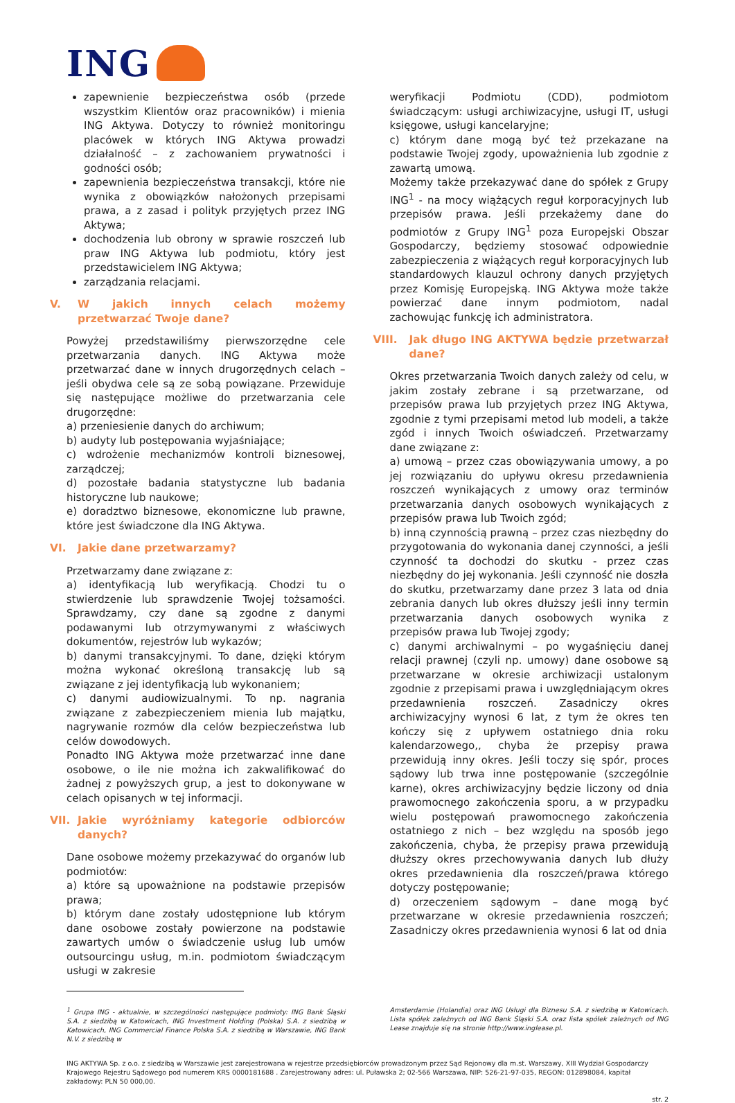ING
zapewnienie bezpieczeństwa osób (przede wszystkim Klientów oraz pracowników) i mienia ING Aktywa. Dotyczy to również monitoringu placówek w których ING Aktywa prowadzi działalność – z zachowaniem prywatności i godności osób;
zapewnienia bezpieczeństwa transakcji, które nie wynika z obowiązków nałożonych przepisami prawa, a z zasad i polityk przyjętych przez ING Aktywa;
dochodzenia lub obrony w sprawie roszczeń lub praw ING Aktywa lub podmiotu, który jest przedstawicielem ING Aktywa;
zarządzania relacjami.
V. W jakich innych celach możemy przetwarzać Twoje dane?
Powyżej przedstawiliśmy pierwszorzędne cele przetwarzania danych. ING Aktywa może przetwarzać dane w innych drugorzędnych celach – jeśli obydwa cele są ze sobą powiązane. Przewiduje się następujące możliwe do przetwarzania cele drugorzędne:
a) przeniesienie danych do archiwum;
b) audyty lub postępowania wyjaśniające;
c) wdrożenie mechanizmów kontroli biznesowej, zarządczej;
d) pozostałe badania statystyczne lub badania historyczne lub naukowe;
e) doradztwo biznesowe, ekonomiczne lub prawne, które jest świadczone dla ING Aktywa.
VI. Jakie dane przetwarzamy?
Przetwarzamy dane związane z:
a) identyfikacją lub weryfikacją. Chodzi tu o stwierdzenie lub sprawdzenie Twojej tożsamości. Sprawdzamy, czy dane są zgodne z danymi podawanymi lub otrzymywanymi z właściwych dokumentów, rejestrów lub wykazów;
b) danymi transakcyjnymi. To dane, dzięki którym można wykonać określoną transakcję lub są związane z jej identyfikacją lub wykonaniem;
c) danymi audiowizualnymi. To np. nagrania związane z zabezpieczeniem mienia lub majątku, nagrywanie rozmów dla celów bezpieczeństwa lub celów dowodowych.
Ponadto ING Aktywa może przetwarzać inne dane osobowe, o ile nie można ich zakwalifikować do żadnej z powyższych grup, a jest to dokonywane w celach opisanych w tej informacji.
VII. Jakie wyróżniamy kategorie odbiorców danych?
Dane osobowe możemy przekazywać do organów lub podmiotów:
a) które są upoważnione na podstawie przepisów prawa;
b) którym dane zostały udostępnione lub którym dane osobowe zostały powierzone na podstawie zawartych umów o świadczenie usług lub umów outsourcingu usług, m.in. podmiotom świadczącym usługi w zakresie
weryfikacji Podmiotu (CDD), podmiotom świadczącym: usługi archiwizacyjne, usługi IT, usługi księgowe, usługi kancelaryjne;
c) którym dane mogą być też przekazane na podstawie Twojej zgody, upoważnienia lub zgodnie z zawartą umową.
Możemy także przekazywać dane do spółek z Grupy ING<sup>1</sup> - na mocy wiążących reguł korporacyjnych lub przepisów prawa. Jeśli przekażemy dane do podmiotów z Grupy ING<sup>1</sup> poza Europejski Obszar Gospodarczy, będziemy stosować odpowiednie zabezpieczenia z wiążących reguł korporacyjnych lub standardowych klauzul ochrony danych przyjętych przez Komisję Europejską. ING Aktywa może także powierzać dane innym podmiotom, nadal zachowując funkcję ich administratora.
VIII. Jak długo ING AKTYWA będzie przetwarzał dane?
Okres przetwarzania Twoich danych zależy od celu, w jakim zostały zebrane i są przetwarzane, od przepisów prawa lub przyjętych przez ING Aktywa, zgodnie z tymi przepisami metod lub modeli, a także zgód i innych Twoich oświadczeń. Przetwarzamy dane związane z:
a) umową – przez czas obowiązywania umowy, a po jej rozwiązaniu do upływu okresu przedawnienia roszczeń wynikających z umowy oraz terminów przetwarzania danych osobowych wynikających z przepisów prawa lub Twoich zgód;
b) inną czynnością prawną – przez czas niezbędny do przygotowania do wykonania danej czynności, a jeśli czynność ta dochodzi do skutku - przez czas niezbędny do jej wykonania. Jeśli czynność nie doszła do skutku, przetwarzamy dane przez 3 lata od dnia zebrania danych lub okres dłuższy jeśli inny termin przetwarzania danych osobowych wynika z przepisów prawa lub Twojej zgody;
c) danymi archiwalnymi – po wygaśnięciu danej relacji prawnej (czyli np. umowy) dane osobowe są przetwarzane w okresie archiwizacji ustalonym zgodnie z przepisami prawa i uwzględniającym okres przedawnienia roszczeń. Zasadniczy okres archiwizacyjny wynosi 6 lat, z tym że okres ten kończy się z upływem ostatniego dnia roku kalendarzowego,, chyba że przepisy prawa przewidują inny okres. Jeśli toczy się spór, proces sądowy lub trwa inne postępowanie (szczególnie karne), okres archiwizacyjny będzie liczony od dnia prawomocnego zakończenia sporu, a w przypadku wielu postępowań prawomocnego zakończenia ostatniego z nich – bez względu na sposób jego zakończenia, chyba, że przepisy prawa przewidują dłuższy okres przechowywania danych lub dłuży okres przedawnienia dla roszczeń/prawa którego dotyczy postępowanie;
d) orzeczeniem sądowym – dane mogą być przetwarzane w okresie przedawnienia roszczeń; Zasadniczy okres przedawnienia wynosi 6 lat od dnia
<sup>1</sup> Grupa ING - aktualnie, w szczególności następujące podmioty: ING Bank Śląski S.A. z siedzibą w Katowicach, ING Investment Holding (Polska) S.A. z siedzibą w Katowicach, ING Commercial Finance Polska S.A. z siedzibą w Warszawie, ING Bank N.V. z siedzibą w
Amsterdamie (Holandia) oraz ING Usługi dla Biznesu S.A. z siedzibą w Katowicach. Lista spółek zależnych od ING Bank Śląski S.A. oraz lista spółek zależnych od ING Lease znajduje się na stronie http://www.inglease.pl.
ING AKTYWA Sp. z o.o. z siedzibą w Warszawie jest zarejestrowana w rejestrze przedsiębiorców prowadzonym przez Sąd Rejonowy dla m.st. Warszawy, XIII Wydział Gospodarczy Krajowego Rejestru Sądowego pod numerem KRS 0000181688 . Zarejestrowany adres: ul. Puławska 2; 02-566 Warszawa, NIP: 526-21-97-035, REGON: 012898084, kapitał zakładowy: PLN 50 000,00.
str. 2